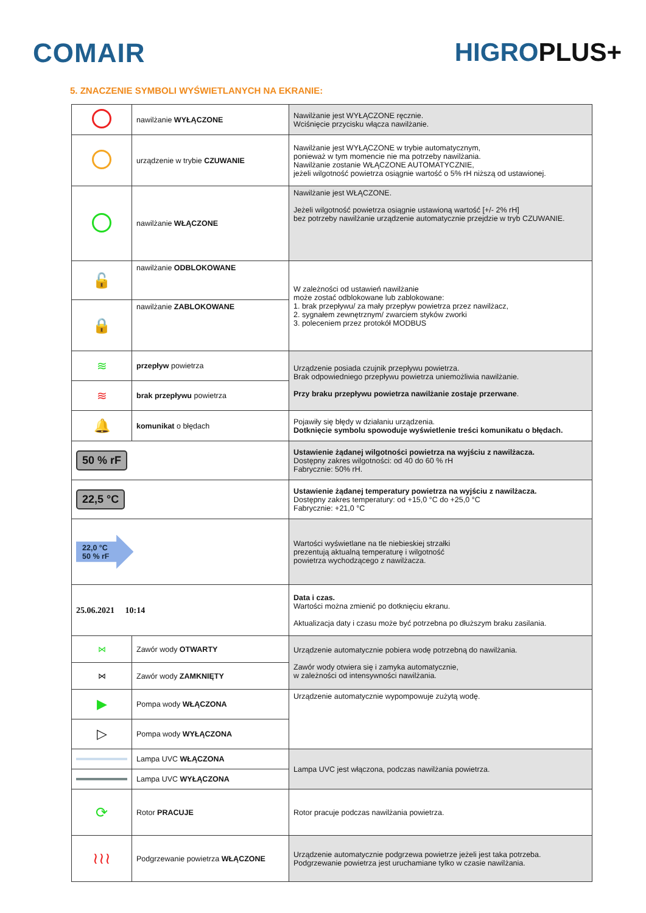COMAIR HIGROPLUS+
5. ZNACZENIE SYMBOLI WYŚWIETLANYCH NA EKRANIE:
| | nawilżanie WYŁĄCZONE | Nawilżanie jest WYŁĄCZONE ręcznie. Wciśnięcie przycisku włącza nawilżanie. |
| | urządzenie w trybie CZUWANIE | Nawilżanie jest WYŁĄCZONE w trybie automatycznym, ponieważ w tym momencie nie ma potrzeby nawilżania. Nawilżanie zostanie WŁĄCZONE AUTOMATYCZNIE, jeżeli wilgotność powietrza osiągnie wartość o 5% rH niższą od ustawionej. |
| | nawilżanie WŁĄCZONE | Nawilżanie jest WŁĄCZONE. Jeżeli wilgotność powietrza osiągnie ustawioną wartość [+/- 2% rH] bez potrzeby nawilżanie urządzenie automatycznie przejdzie w tryb CZUWANIE. |
| 🔓 | nawilżanie ODBLOKOWANE | W zależności od ustawień nawilżanie może zostać odblokowane lub zablokowane: 1. brak przepływu/ za mały przepływ powietrza przez nawilżacz, 2. sygnałem zewnętrznym/ zwarciem styków zworki 3. poleceniem przez protokół MODBUS |
| 🔒 | nawilżanie ZABLOKOWANE | |
| ≋ | przepływ powietrza | Urządzenie posiada czujnik przepływu powietrza. Brak odpowiedniego przepływu powietrza uniemożliwia nawilżanie. Przy braku przepływu powietrza nawilżanie zostaje przerwane . |
| ≋ | brak przepływu powietrza | |
| 🔔 | komunikat o błędach | Pojawiły się błędy w działaniu urządzenia. Dotknięcie symbolu spowoduje wyświetlenie treści komunikatu o błędach. |
| 50 % rF | | Ustawienie żądanej wilgotności powietrza na wyjściu z nawilżacza. Dostępny zakres wilgotności: od 40 do 60 % rH Fabrycznie: 50% rH. |
| 22,5 °C | | Ustawienie żądanej temperatury powietrza na wyjściu z nawilżacza. Dostępny zakres temperatury: od +15,0 °C do +25,0 °C Fabrycznie: +21,0 °C |
| 22,0 °C 50 % rF | | Wartości wyświetlane na tle niebieskiej strzałki prezentują aktualną temperaturę i wilgotność powietrza wychodzącego z nawilżacza. |
| 25.06.2021 10:14 | | Data i czas. Wartości można zmienić po dotknięciu ekranu. Aktualizacja daty i czasu może być potrzebna po dłuższym braku zasilania. |
| ⋈ | Zawór wody OTWARTY | Urządzenie automatycznie pobiera wodę potrzebną do nawilżania. Zawór wody otwiera się i zamyka automatycznie, w zależności od intensywności nawilżania. |
| ⋈ | Zawór wody ZAMKNIĘTY | |
| ▶ | Pompa wody WŁĄCZONA | Urządzenie automatycznie wypompowuje zużytą wodę. |
| ▷ | Pompa wody WYŁĄCZONA | |
| | Lampa UVC WŁĄCZONA | Lampa UVC jest włączona, podczas nawilżania powietrza. |
| | Lampa UVC WYŁĄCZONA | |
| ⟳ | Rotor PRACUJE | Rotor pracuje podczas nawilżania powietrza. |
| ≀≀≀ | Podgrzewanie powietrza WŁĄCZONE | Urządzenie automatycznie podgrzewa powietrze jeżeli jest taka potrzeba. Podgrzewanie powietrza jest uruchamiane tylko w czasie nawilżania. |